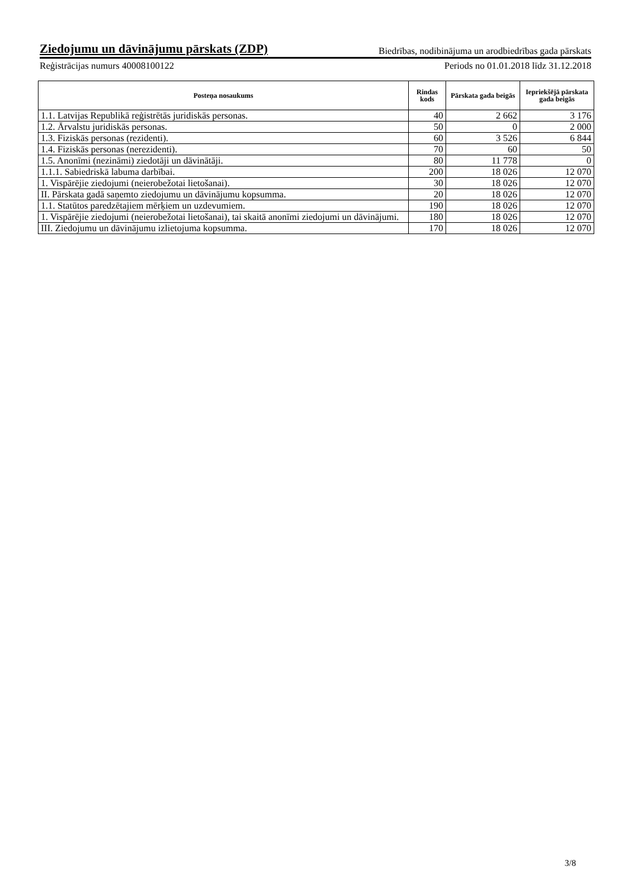Ziedojumu un dāvinājumu pārskats (ZDP) Biedrības, nodibinājuma un arodbiedrības gada pārskats
Reģistrācijas numurs 40008100122 Periods no 01.01.2018 līdz 31.12.2018
| Posteņa nosaukums | Rindas kods | Pārskata gada beigās | Iepriekšējā pārskata gada beigās |
| --- | --- | --- | --- |
| 1.1. Latvijas Republikā reģistrētās juridiskās personas. | 40 | 2 662 | 3 176 |
| 1.2. Ārvalstu juridiskās personas. | 50 | 0 | 2 000 |
| 1.3. Fiziskās personas (rezidenti). | 60 | 3 526 | 6 844 |
| 1.4. Fiziskās personas (nerezidenti). | 70 | 60 | 50 |
| 1.5. Anonīmi (nezināmi) ziedotāji un dāvinātāji. | 80 | 11 778 | 0 |
| 1.1.1. Sabiedriskā labuma darbībai. | 200 | 18 026 | 12 070 |
| 1. Vispārējie ziedojumi (neierobežotai lietošanai). | 30 | 18 026 | 12 070 |
| II. Pārskata gadā saņemto ziedojumu un dāvinājumu kopsumma. | 20 | 18 026 | 12 070 |
| 1.1. Statūtos paredzētajiem mērķiem un uzdevumiem. | 190 | 18 026 | 12 070 |
| 1. Vispārējie ziedojumi (neierobežotai lietošanai), tai skaitā anonīmi ziedojumi un dāvinājumi. | 180 | 18 026 | 12 070 |
| III. Ziedojumu un dāvinājumu izlietojuma kopsumma. | 170 | 18 026 | 12 070 |
3/8